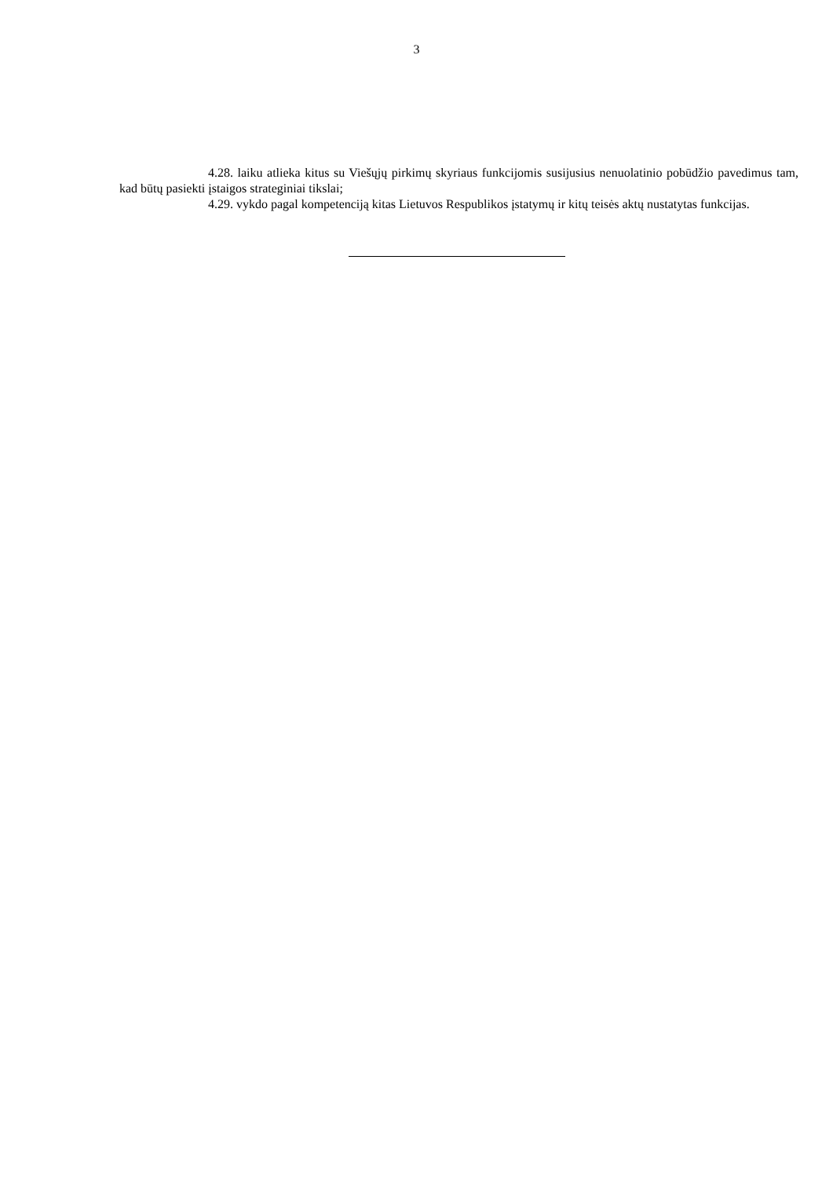3
4.28. laiku atlieka kitus su Viešųjų pirkimų skyriaus funkcijomis susijusius nenuolatinio pobūdžio pavedimus tam, kad būtų pasiekti įstaigos strateginiai tikslai;
4.29. vykdo pagal kompetenciją kitas Lietuvos Respublikos įstatymų ir kitų teisės aktų nustatytas funkcijas.